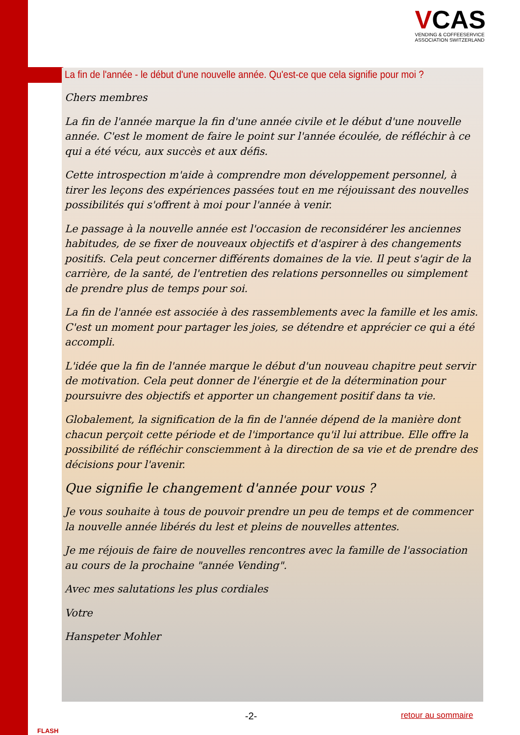VCAS
VENDING & COFFEESERVICE
ASSOCIATION SWITZERLAND
La fin de l'année - le début d'une nouvelle année. Qu'est-ce que cela signifie pour moi ?
Chers membres
La fin de l'année marque la fin d'une année civile et le début d'une nouvelle année. C'est le moment de faire le point sur l'année écoulée, de réfléchir à ce qui a été vécu, aux succès et aux défis.
Cette introspection m'aide à comprendre mon développement personnel, à tirer les leçons des expériences passées tout en me réjouissant des nouvelles possibilités qui s'offrent à moi pour l'année à venir.
Le passage à la nouvelle année est l'occasion de reconsidérer les anciennes habitudes, de se fixer de nouveaux objectifs et d'aspirer à des changements positifs. Cela peut concerner différents domaines de la vie. Il peut s'agir de la carrière, de la santé, de l'entretien des relations personnelles ou simplement de prendre plus de temps pour soi.
La fin de l'année est associée à des rassemblements avec la famille et les amis. C'est un moment pour partager les joies, se détendre et apprécier ce qui a été accompli.
L'idée que la fin de l'année marque le début d'un nouveau chapitre peut servir de motivation. Cela peut donner de l'énergie et de la détermination pour poursuivre des objectifs et apporter un changement positif dans ta vie.
Globalement, la signification de la fin de l'année dépend de la manière dont chacun perçoit cette période et de l'importance qu'il lui attribue. Elle offre la possibilité de réfléchir consciemment à la direction de sa vie et de prendre des décisions pour l'avenir.
Que signifie le changement d'année pour vous ?
Je vous souhaite à tous de pouvoir prendre un peu de temps et de commencer la nouvelle année libérés du lest et pleins de nouvelles attentes.
Je me réjouis de faire de nouvelles rencontres avec la famille de l'association au cours de la prochaine "année Vending".
Avec mes salutations les plus cordiales
Votre
Hanspeter Mohler
FLASH
-2- retour au sommaire